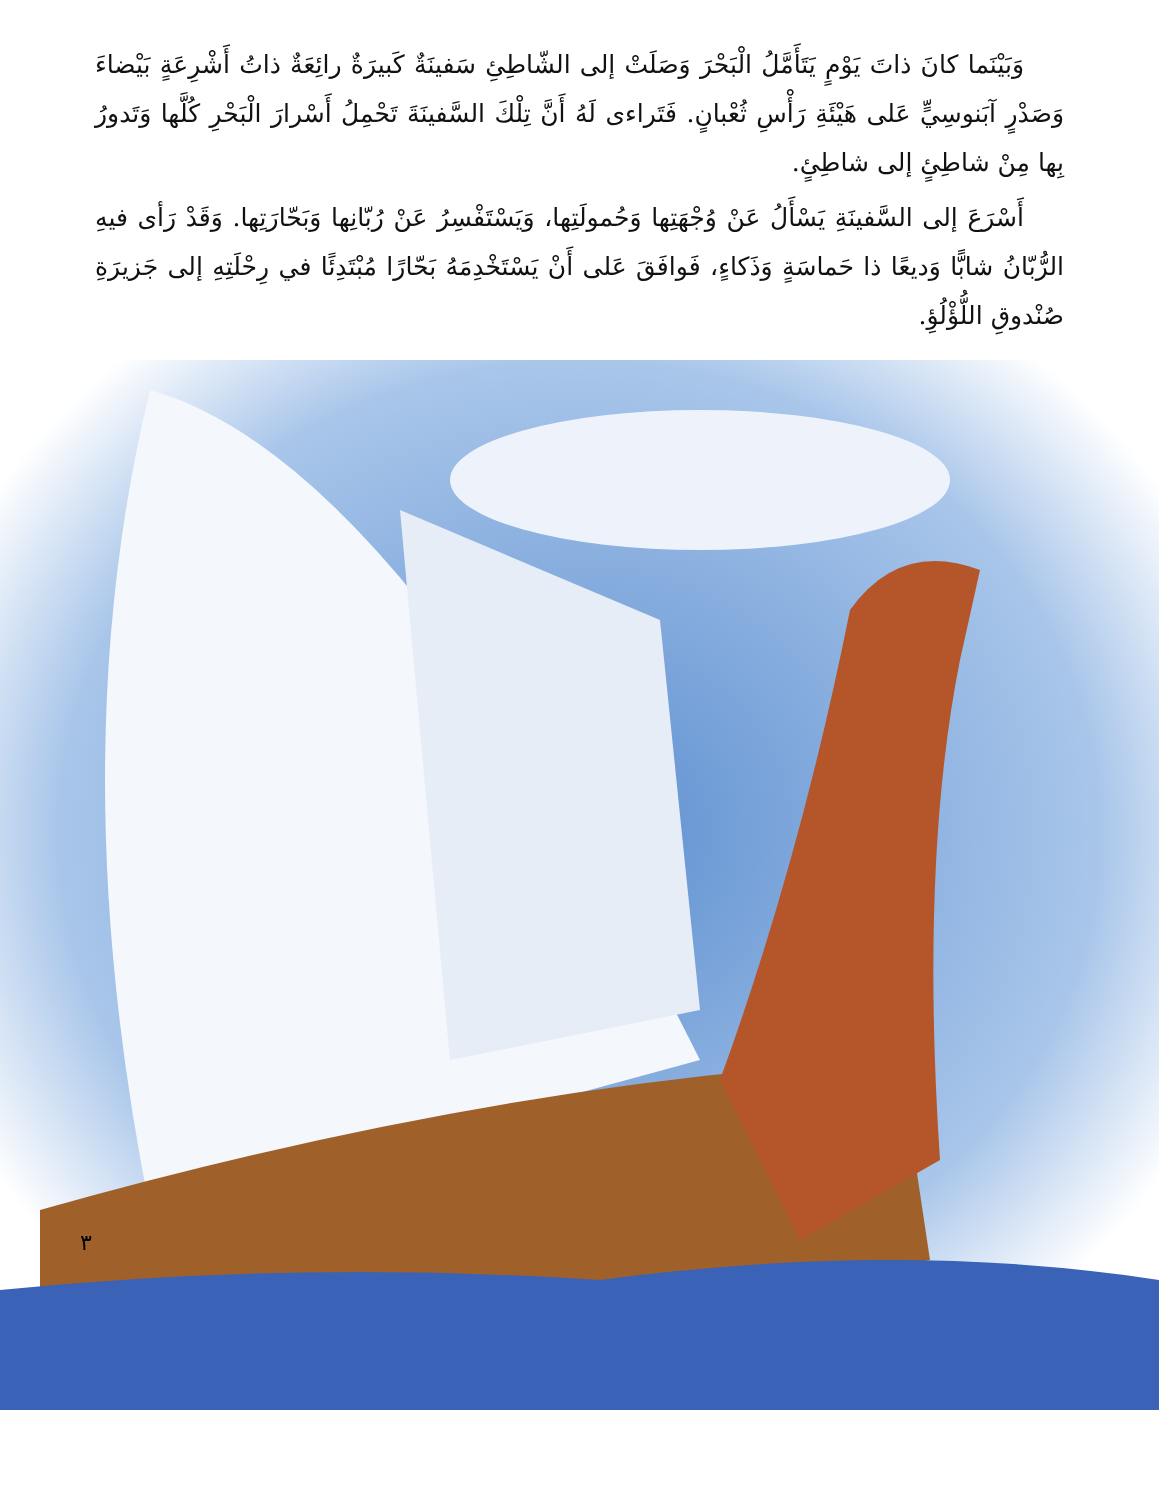وَبَيْنَما كانَ ذاتَ يَوْمٍ يَتَأَمَّلُ الْبَحْرَ وَصَلَتْ إلى الشّاطِئِ سَفينَةٌ كَبيرَةٌ رائِعَةٌ ذاتُ أَشْرِعَةٍ بَيْضاءَ وَصَدْرٍ آبَنوسِيٍّ عَلى هَيْئَةِ رَأْسِ ثُعْبانٍ. فَتَراءى لَهُ أَنَّ تِلْكَ السَّفينَةَ تَحْمِلُ أَسْرارَ الْبَحْرِ كُلَّها وَتَدورُ بِها مِنْ شاطِئٍ إلى شاطِئٍ.
أَسْرَعَ إلى السَّفينَةِ يَسْأَلُ عَنْ وُجْهَتِها وَحُمولَتِها، وَيَسْتَفْسِرُ عَنْ رُبّانِها وَبَحّارَتِها. وَقَدْ رَأى فيهِ الرُّبّانُ شابًّا وَديعًا ذا حَماسَةٍ وَذَكاءٍ، فَوافَقَ عَلى أَنْ يَسْتَخْدِمَهُ بَحّارًا مُبْتَدِئًا في رِحْلَتِهِ إلى جَزيرَةِ صُنْدوقِ اللُّؤْلُؤِ.
٣